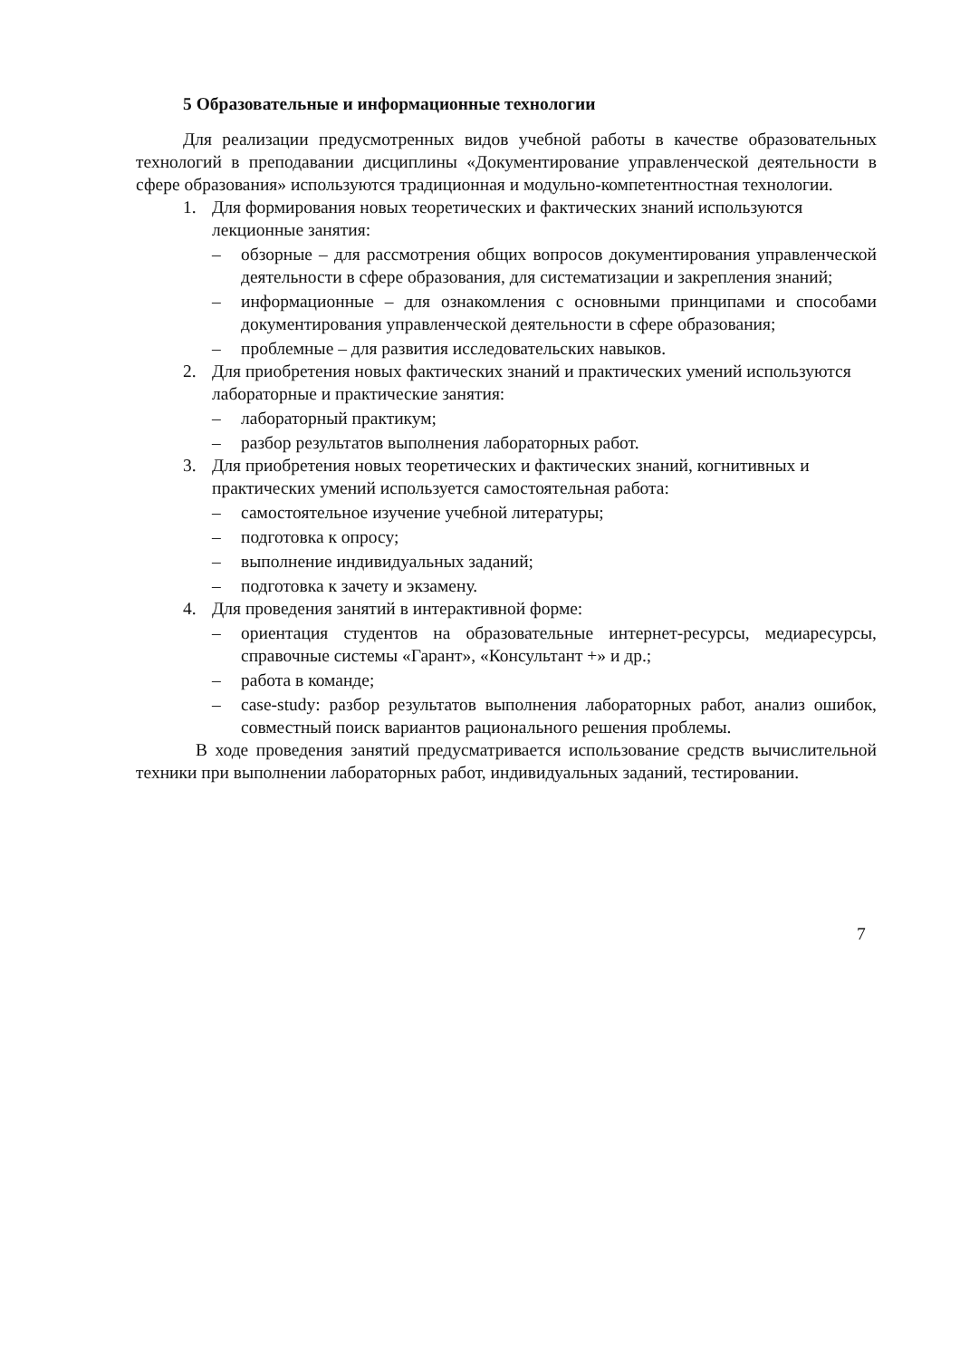5 Образовательные и информационные технологии
Для реализации предусмотренных видов учебной работы в качестве образовательных технологий в преподавании дисциплины «Документирование управленческой деятельности в сфере образования» используются традиционная и модульно-компетентностная технологии.
1. Для формирования новых теоретических и фактических знаний используются лекционные занятия:
– обзорные – для рассмотрения общих вопросов документирования управленческой деятельности в сфере образования, для систематизации и закрепления знаний;
– информационные – для ознакомления с основными принципами и способами документирования управленческой деятельности в сфере образования;
– проблемные – для развития исследовательских навыков.
2. Для приобретения новых фактических знаний и практических умений используются лабораторные и практические занятия:
– лабораторный практикум;
– разбор результатов выполнения лабораторных работ.
3. Для приобретения новых теоретических и фактических знаний, когнитивных и практических умений используется самостоятельная работа:
– самостоятельное изучение учебной литературы;
– подготовка к опросу;
– выполнение индивидуальных заданий;
– подготовка к зачету и экзамену.
4. Для проведения занятий в интерактивной форме:
– ориентация студентов на образовательные интернет-ресурсы, медиаресурсы, справочные системы «Гарант», «Консультант +» и др.;
– работа в команде;
– case-study: разбор результатов выполнения лабораторных работ, анализ ошибок, совместный поиск вариантов рационального решения проблемы.
В ходе проведения занятий предусматривается использование средств вычислительной техники при выполнении лабораторных работ, индивидуальных заданий, тестировании.
7